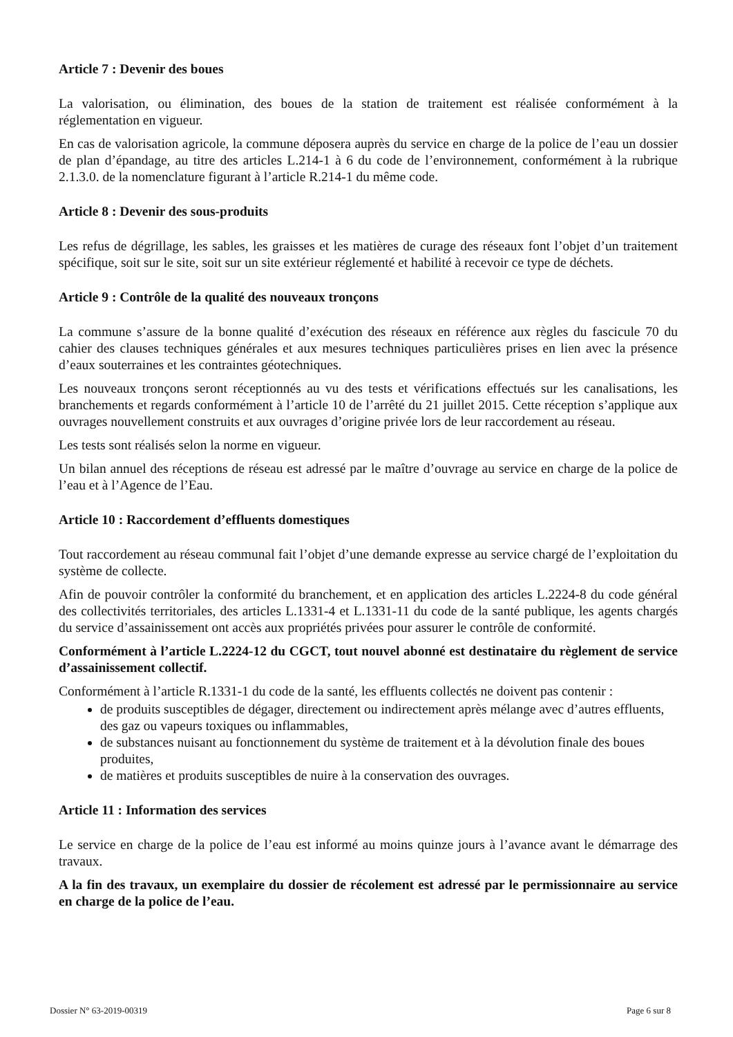Article 7 : Devenir des boues
La valorisation, ou élimination, des boues de la station de traitement est réalisée conformément à la réglementation en vigueur.
En cas de valorisation agricole, la commune déposera auprès du service en charge de la police de l’eau un dossier de plan d’épandage, au titre des articles L.214-1 à 6 du code de l’environnement, conformément à la rubrique 2.1.3.0. de la nomenclature figurant à l’article R.214-1 du même code.
Article 8 : Devenir des sous-produits
Les refus de dégrillage, les sables, les graisses et les matières de curage des réseaux font l’objet d’un traitement spécifique, soit sur le site, soit sur un site extérieur réglementé et habilité à recevoir ce type de déchets.
Article 9 : Contrôle de la qualité des nouveaux tronçons
La commune s’assure de la bonne qualité d’exécution des réseaux en référence aux règles du fascicule 70 du cahier des clauses techniques générales et aux mesures techniques particulières prises en lien avec la présence d’eaux souterraines et les contraintes géotechniques.
Les nouveaux tronçons seront réceptionnés au vu des tests et vérifications effectués sur les canalisations, les branchements et regards conformément à l’article 10 de l’arrêté du 21 juillet 2015. Cette réception s’applique aux ouvrages nouvellement construits et aux ouvrages d’origine privée lors de leur raccordement au réseau.
Les tests sont réalisés selon la norme en vigueur.
Un bilan annuel des réceptions de réseau est adressé par le maître d’ouvrage au service en charge de la police de l’eau et à l’Agence de l’Eau.
Article 10 : Raccordement d’effluents domestiques
Tout raccordement au réseau communal fait l’objet d’une demande expresse au service chargé de l’exploitation du système de collecte.
Afin de pouvoir contrôler la conformité du branchement, et en application des articles L.2224-8 du code général des collectivités territoriales, des articles L.1331-4 et L.1331-11 du code de la santé publique, les agents chargés du service d’assainissement ont accès aux propriétés privées pour assurer le contrôle de conformité.
Conformément à l’article L.2224-12 du CGCT, tout nouvel abonné est destinataire du règlement de service d’assainissement collectif.
Conformément à l’article R.1331-1 du code de la santé, les effluents collectés ne doivent pas contenir :
de produits susceptibles de dégager, directement ou indirectement après mélange avec d’autres effluents, des gaz ou vapeurs toxiques ou inflammables,
de substances nuisant au fonctionnement du système de traitement et à la dévolution finale des boues produites,
de matières et produits susceptibles de nuire à la conservation des ouvrages.
Article 11 : Information des services
Le service en charge de la police de l’eau est informé au moins quinze jours à l’avance avant le démarrage des travaux.
A la fin des travaux, un exemplaire du dossier de récolement est adressé par le permissionnaire au service en charge de la police de l’eau.
Dossier N° 63-2019-00319 Page 6 sur 8